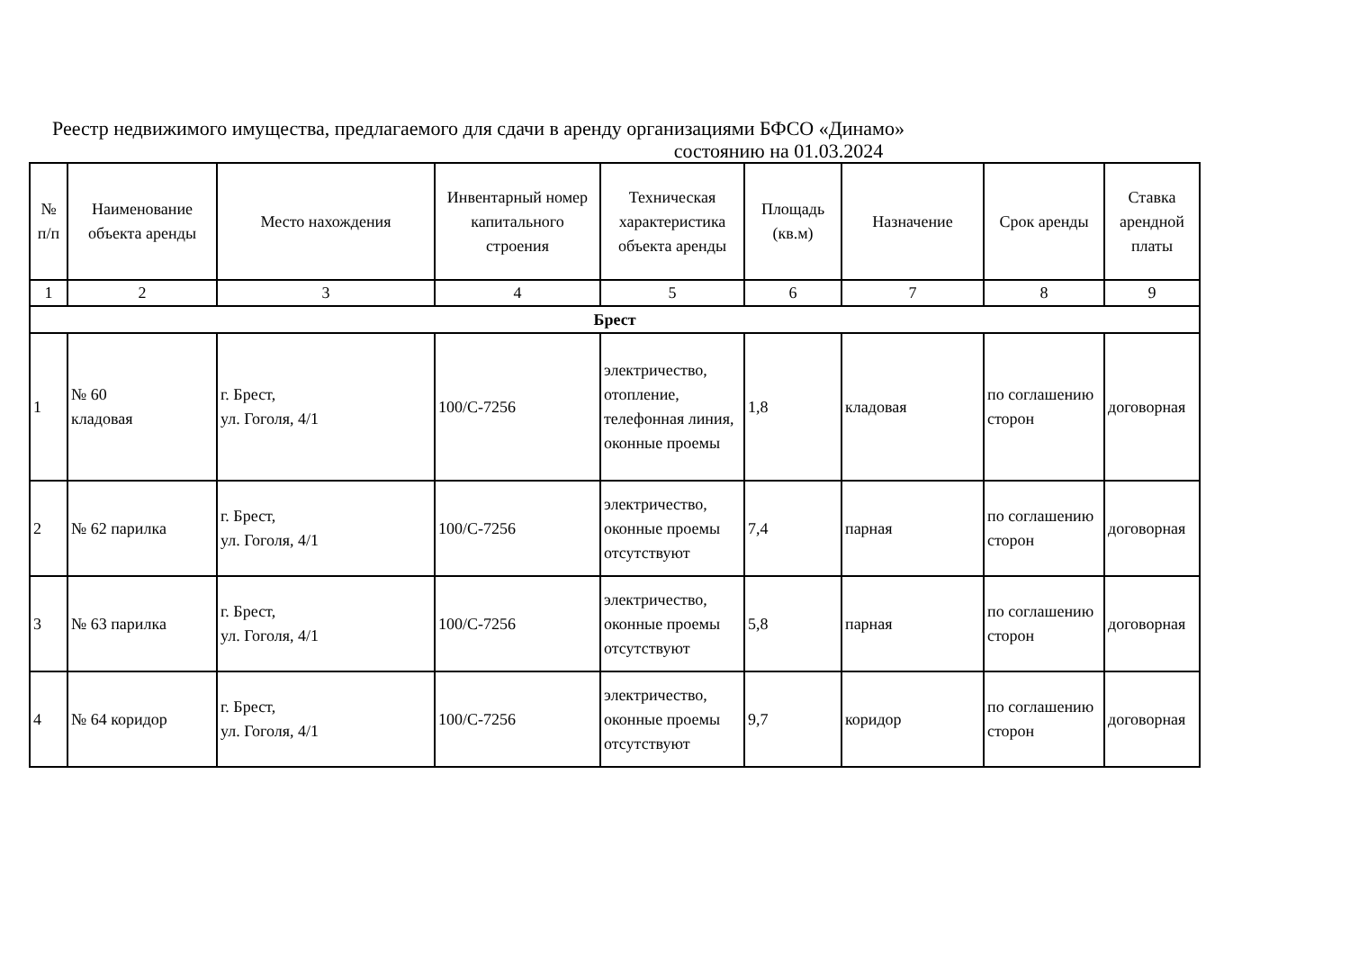Реестр недвижимого имущества, предлагаемого для сдачи в аренду организациями БФСО «Динамо»
состоянию на 01.03.2024
| № п/п | Наименование объекта аренды | Место нахождения | Инвентарный номер капитального строения | Техническая характеристика объекта аренды | Площадь (кв.м) | Назначение | Срок аренды | Ставка арендной платы |
| --- | --- | --- | --- | --- | --- | --- | --- | --- |
| 1 | 2 | 3 | 4 | 5 | 6 | 7 | 8 | 9 |
| Брест | | | | | | | | |
| 1 | № 60 кладовая | г. Брест, ул. Гоголя, 4/1 | 100/С-7256 | электричество, отопление, телефонная линия, оконные проемы | 1,8 | кладовая | по соглашению сторон | договорная |
| 2 | № 62 парилка | г. Брест, ул. Гоголя, 4/1 | 100/С-7256 | электричество, оконные проемы отсутствуют | 7,4 | парная | по соглашению сторон | договорная |
| 3 | № 63 парилка | г. Брест, ул. Гоголя, 4/1 | 100/С-7256 | электричество, оконные проемы отсутствуют | 5,8 | парная | по соглашению сторон | договорная |
| 4 | № 64 коридор | г. Брест, ул. Гоголя, 4/1 | 100/С-7256 | электричество, оконные проемы отсутствуют | 9,7 | коридор | по соглашению сторон | договорная |